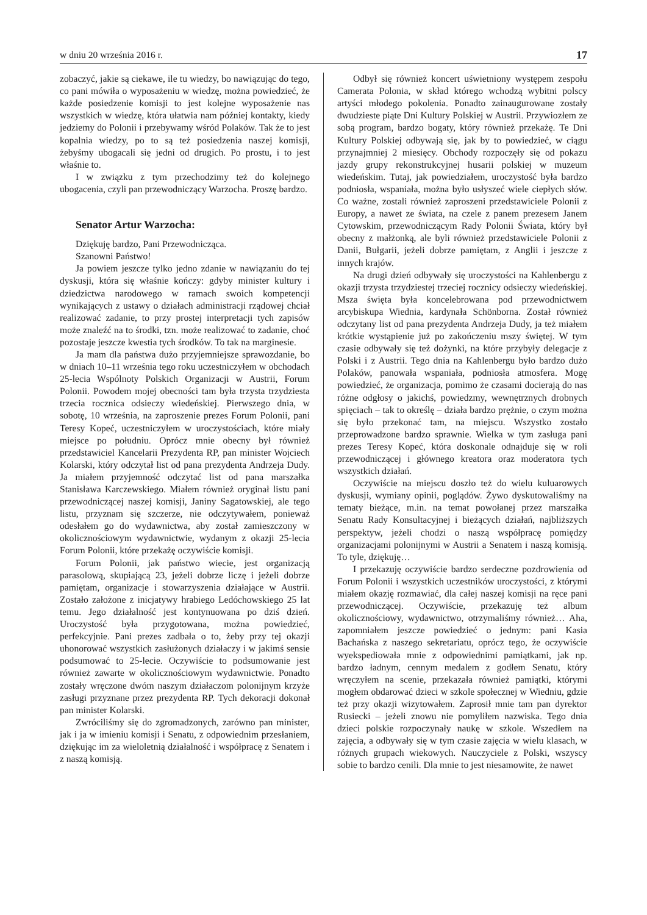w dniu 20 września 2016 r. 17
zobaczyć, jakie są ciekawe, ile tu wiedzy, bo nawiązując do tego, co pani mówiła o wyposażeniu w wiedzę, można powiedzieć, że każde posiedzenie komisji to jest kolejne wyposażenie nas wszystkich w wiedzę, która ułatwia nam później kontakty, kiedy jedziemy do Polonii i przebywamy wśród Polaków. Tak że to jest kopalnia wiedzy, po to są też posiedzenia naszej komisji, żebyśmy ubogacali się jedni od drugich. Po prostu, i to jest właśnie to.
I w związku z tym przechodzimy też do kolejnego ubogacenia, czyli pan przewodniczący Warzocha. Proszę bardzo.
Senator Artur Warzocha:
Dziękuję bardzo, Pani Przewodnicząca.
Szanowni Państwo!
Ja powiem jeszcze tylko jedno zdanie w nawiązaniu do tej dyskusji, która się właśnie kończy: gdyby minister kultury i dziedzictwa narodowego w ramach swoich kompetencji wynikających z ustawy o działach administracji rządowej chciał realizować zadanie, to przy prostej interpretacji tych zapisów może znaleźć na to środki, tzn. może realizować to zadanie, choć pozostaje jeszcze kwestia tych środków. To tak na marginesie.
Ja mam dla państwa dużo przyjemniejsze sprawozdanie, bo w dniach 10–11 września tego roku uczestniczyłem w obchodach 25-lecia Wspólnoty Polskich Organizacji w Austrii, Forum Polonii. Powodem mojej obecności tam była trzysta trzydziesta trzecia rocznica odsieczy wiedeńskiej. Pierwszego dnia, w sobotę, 10 września, na zaproszenie prezes Forum Polonii, pani Teresy Kopeć, uczestniczyłem w uroczystościach, które miały miejsce po południu. Oprócz mnie obecny był również przedstawiciel Kancelarii Prezydenta RP, pan minister Wojciech Kolarski, który odczytał list od pana prezydenta Andrzeja Dudy. Ja miałem przyjemność odczytać list od pana marszałka Stanisława Karczewskiego. Miałem również oryginał listu pani przewodniczącej naszej komisji, Janiny Sagatowskiej, ale tego listu, przyznam się szczerze, nie odczytywałem, ponieważ odesłałem go do wydawnictwa, aby został zamieszczony w okolicznościowym wydawnictwie, wydanym z okazji 25-lecia Forum Polonii, które przekażę oczywiście komisji.
Forum Polonii, jak państwo wiecie, jest organizacją parasolową, skupiającą 23, jeżeli dobrze liczę i jeżeli dobrze pamiętam, organizacje i stowarzyszenia działające w Austrii. Zostało założone z inicjatywy hrabiego Ledóchowskiego 25 lat temu. Jego działalność jest kontynuowana po dziś dzień. Uroczystość była przygotowana, można powiedzieć, perfekcyjnie. Pani prezes zadbała o to, żeby przy tej okazji uhonorować wszystkich zasłużonych działaczy i w jakimś sensie podsumować to 25-lecie. Oczywiście to podsumowanie jest również zawarte w okolicznościowym wydawnictwie. Ponadto zostały wręczone dwóm naszym działaczom polonijnym krzyże zasługi przyznane przez prezydenta RP. Tych dekoracji dokonał pan minister Kolarski.
Zwróciliśmy się do zgromadzonych, zarówno pan minister, jak i ja w imieniu komisji i Senatu, z odpowiednim przesłaniem, dziękując im za wieloletnią działalność i współpracę z Senatem i z naszą komisją.
Odbył się również koncert uświetniony występem zespołu Camerata Polonia, w skład którego wchodzą wybitni polscy artyści młodego pokolenia. Ponadto zainaugurowane zostały dwudzieste piąte Dni Kultury Polskiej w Austrii. Przywiozłem ze sobą program, bardzo bogaty, który również przekażę. Te Dni Kultury Polskiej odbywają się, jak by to powiedzieć, w ciągu przynajmniej 2 miesięcy. Obchody rozpoczęły się od pokazu jazdy grupy rekonstrukcyjnej husarii polskiej w muzeum wiedeńskim. Tutaj, jak powiedziałem, uroczystość była bardzo podniosła, wspaniała, można było usłyszeć wiele ciepłych słów. Co ważne, zostali również zaproszeni przedstawiciele Polonii z Europy, a nawet ze świata, na czele z panem prezesem Janem Cytowskim, przewodniczącym Rady Polonii Świata, który był obecny z małżonką, ale byli również przedstawiciele Polonii z Danii, Bułgarii, jeżeli dobrze pamiętam, z Anglii i jeszcze z innych krajów.
Na drugi dzień odbywały się uroczystości na Kahlenbergu z okazji trzysta trzydziestej trzeciej rocznicy odsieczy wiedeńskiej. Msza święta była koncelebrowana pod przewodnictwem arcybiskupa Wiednia, kardynała Schönborna. Został również odczytany list od pana prezydenta Andrzeja Dudy, ja też miałem krótkie wystąpienie już po zakończeniu mszy świętej. W tym czasie odbywały się też dożynki, na które przybyły delegacje z Polski i z Austrii. Tego dnia na Kahlenbergu było bardzo dużo Polaków, panowała wspaniała, podniosła atmosfera. Mogę powiedzieć, że organizacja, pomimo że czasami docierają do nas różne odgłosy o jakichś, powiedzmy, wewnętrznych drobnych spięciach – tak to określę – działa bardzo prężnie, o czym można się było przekonać tam, na miejscu. Wszystko zostało przeprowadzone bardzo sprawnie. Wielka w tym zasługa pani prezes Teresy Kopeć, która doskonale odnajduje się w roli przewodniczącej i głównego kreatora oraz moderatora tych wszystkich działań.
Oczywiście na miejscu doszło też do wielu kuluarowych dyskusji, wymiany opinii, poglądów. Żywo dyskutowaliśmy na tematy bieżące, m.in. na temat powołanej przez marszałka Senatu Rady Konsultacyjnej i bieżących działań, najbliższych perspektyw, jeżeli chodzi o naszą współpracę pomiędzy organizacjami polonijnymi w Austrii a Senatem i naszą komisją. To tyle, dziękuję…
I przekazuję oczywiście bardzo serdeczne pozdrowienia od Forum Polonii i wszystkich uczestników uroczystości, z którymi miałem okazję rozmawiać, dla całej naszej komisji na ręce pani przewodniczącej. Oczywiście, przekazuję też album okolicznościowy, wydawnictwo, otrzymaliśmy również… Aha, zapomniałem jeszcze powiedzieć o jednym: pani Kasia Bachańska z naszego sekretariatu, oprócz tego, że oczywiście wyekspediowała mnie z odpowiednimi pamiątkami, jak np. bardzo ładnym, cennym medalem z godłem Senatu, który wręczyłem na scenie, przekazała również pamiątki, którymi mogłem obdarować dzieci w szkole społecznej w Wiedniu, gdzie też przy okazji wizytowałem. Zaprosił mnie tam pan dyrektor Rusiecki – jeżeli znowu nie pomyliłem nazwiska. Tego dnia dzieci polskie rozpoczynały naukę w szkole. Wszedłem na zajęcia, a odbywały się w tym czasie zajęcia w wielu klasach, w różnych grupach wiekowych. Nauczyciele z Polski, wszyscy sobie to bardzo cenili. Dla mnie to jest niesamowite, że nawet